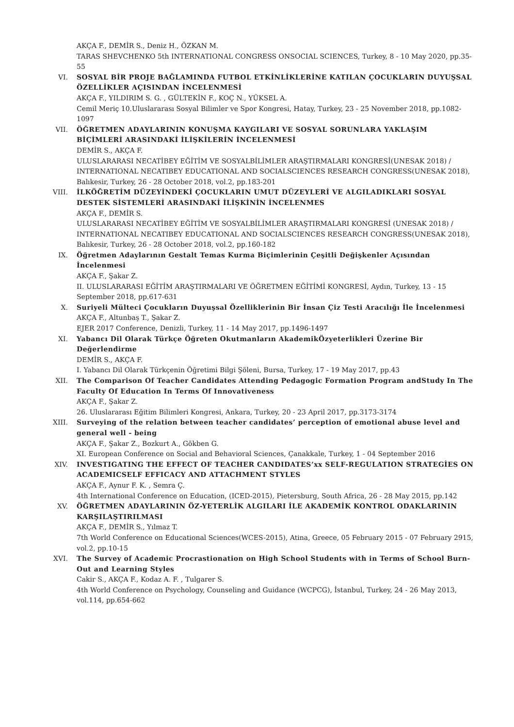AKÇA F., DEMİR S., Deniz H., ÖZKAN M.
TARAS SHEVCHENKO 5th INTERNATIONAL CONGRESS ONSOCIAL SCIENCES, Turkey, 8 - 10 May 2020, pp.35-55
VI. SOSYAL BİR PROJE BAĞLAMINDA FUTBOL ETKİNLİKLERİNE KATILAN ÇOCUKLARIN DUYUŞSAL ÖZELLİKLER AÇISINDAN İNCELENMESİ
AKÇA F., YILDIRIM S. G. , GÜLTEKİN F., KOÇ N., YÜKSEL A.
Cemil Meriç 10.Uluslararası Sosyal Bilimler ve Spor Kongresi, Hatay, Turkey, 23 - 25 November 2018, pp.1082-1097
VII. ÖĞRETMEN ADAYLARININ KONUŞMA KAYGILARI VE SOSYAL SORUNLARA YAKLAŞIM BİÇİMLERİ ARASINDAKİ İLİŞKİLERİN İNCELENMESİ
DEMİR S., AKÇA F.
ULUSLARARASI NECATİBEY EĞİTİM VE SOSYALBİLİMLER ARAŞTIRMALARI KONGRESİ(UNESAK 2018) / INTERNATIONAL NECATIBEY EDUCATIONAL AND SOCIALSCIENCES RESEARCH CONGRESS(UNESAK 2018), Balıkesir, Turkey, 26 - 28 October 2018, vol.2, pp.183-201
VIII. İLKÖĞRETİM DÜZEYİNDEKİ ÇOCUKLARIN UMUT DÜZEYLERİ VE ALGILADIKLARI SOSYAL DESTEK SİSTEMLERİ ARASINDAKİ İLİŞKİNİN İNCELENMES
AKÇA F., DEMİR S.
ULUSLARARASI NECATİBEY EĞİTİM VE SOSYALBİLİMLER ARAŞTIRMALARI KONGRESİ (UNESAK 2018) / INTERNATIONAL NECATIBEY EDUCATIONAL AND SOCIALSCIENCES RESEARCH CONGRESS(UNESAK 2018), Balıkesir, Turkey, 26 - 28 October 2018, vol.2, pp.160-182
IX. Öğretmen Adaylarının Gestalt Temas Kurma Biçimlerinin Çeşitli Değişkenler Açısından İncelenmesi
AKÇA F., Şakar Z.
II. ULUSLARARASI EĞİTİM ARAŞTIRMALARI VE ÖĞRETMEN EĞİTİMİ KONGRESİ, Aydın, Turkey, 13 - 15 September 2018, pp.617-631
X. Suriyeli Mülteci Çocukların Duyuşsal Özelliklerinin Bir İnsan Çiz Testi Aracılığı İle İncelenmesi
AKÇA F., Altunbaş T., Şakar Z.
EJER 2017 Conference, Denizli, Turkey, 11 - 14 May 2017, pp.1496-1497
XI. Yabancı Dil Olarak Türkçe Öğreten Okutmanların AkademikÖzyeterlikleri Üzerine Bir Değerlendirme
DEMİR S., AKÇA F.
I. Yabancı Dil Olarak Türkçenin Öğretimi Bilgi Şöleni, Bursa, Turkey, 17 - 19 May 2017, pp.43
XII. The Comparison Of Teacher Candidates Attending Pedagogic Formation Program andStudy In The Faculty Of Education In Terms Of Innovativeness
AKÇA F., Şakar Z.
26. Uluslararası Eğitim Bilimleri Kongresi, Ankara, Turkey, 20 - 23 April 2017, pp.3173-3174
XIII. Surveying of the relation between teacher candidates’ perception of emotional abuse level and general well - being
AKÇA F., Şakar Z., Bozkurt A., Gökben G.
XI. European Conference on Social and Behavioral Sciences, Çanakkale, Turkey, 1 - 04 September 2016
XIV. INVESTIGATING THE EFFECT OF TEACHER CANDIDATES’xx SELF-REGULATION STRATEGİES ON ACADEMICSELF EFFICACY AND ATTACHMENT STYLES
AKÇA F., Aynur F. K. , Semra Ç.
4th International Conference on Education, (ICED-2015), Pietersburg, South Africa, 26 - 28 May 2015, pp.142
XV. ÖĞRETMEN ADAYLARININ ÖZ-YETERLİK ALGILARI İLE AKADEMİK KONTROL ODAKLARININ KARŞILAŞTIRILMASI
AKÇA F., DEMİR S., Yılmaz T.
7th World Conference on Educational Sciences(WCES-2015), Atina, Greece, 05 February 2015 - 07 February 2915, vol.2, pp.10-15
XVI. The Survey of Academic Procrastionation on High School Students with in Terms of School Burn-Out and Learning Styles
Cakir S., AKÇA F., Kodaz A. F. , Tulgarer S.
4th World Conference on Psychology, Counseling and Guidance (WCPCG), İstanbul, Turkey, 24 - 26 May 2013, vol.114, pp.654-662